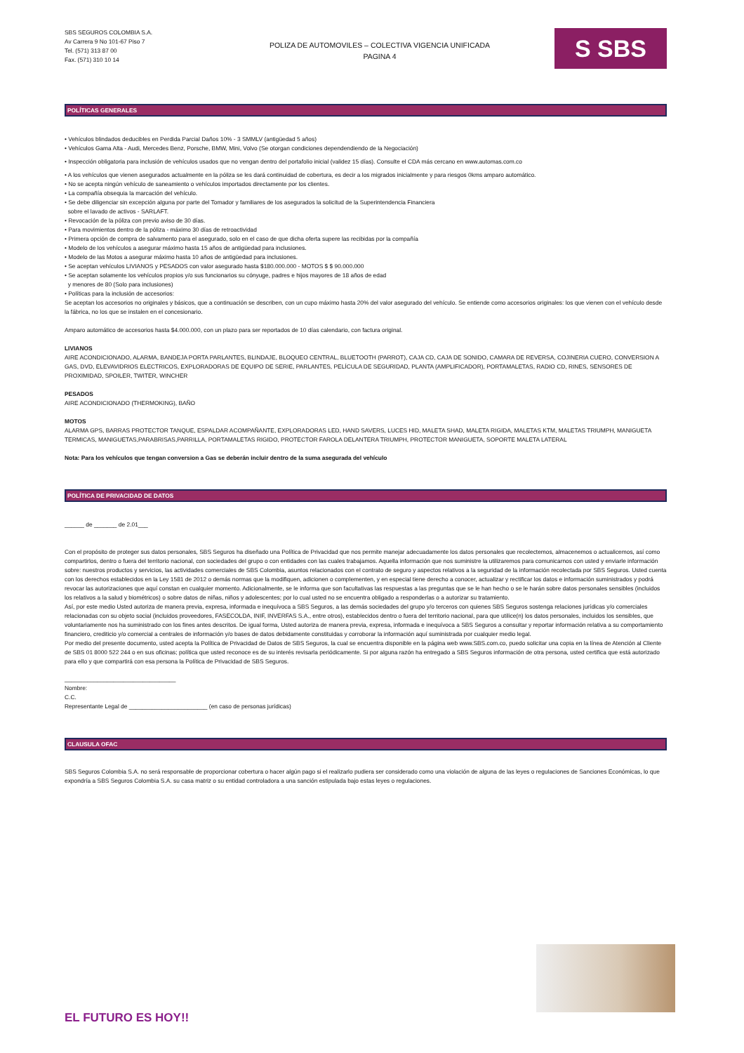SBS SEGUROS COLOMBIA S.A.
Av Carrera 9 No 101-67 Piso 7
Tel. (571) 313 87 00
Fax. (571) 310 10 14
POLIZA DE AUTOMOVILES – COLECTIVA VIGENCIA UNIFICADA
PAGINA 4
S SBS
POLÍTICAS GENERALES
• Vehículos blindados deducibles en Perdida Parcial Daños 10% - 3 SMMLV (antigüedad 5 años)
• Vehículos Gama Alta - Audi, Mercedes Benz, Porsche, BMW, Mini, Volvo (Se otorgan condiciones dependendiendo de la Negociación)
• Inspección obligatoria para inclusión de vehículos usados que no vengan dentro del portafolio inicial (validez 15 días). Consulte el CDA más cercano en www.automas.com.co
• A los vehículos que vienen asegurados actualmente en la póliza se les dará continuidad de cobertura, es decir a los migrados inicialmente y para riesgos 0kms amparo automático.
• No se acepta ningún vehículo de saneamiento o vehículos importados directamente por los clientes.
• La compañía obsequia la marcación del vehículo.
• Se debe diligenciar sin excepción alguna por parte del Tomador y familiares de los asegurados la solicitud de la Superintendencia Financiera
sobre el lavado de activos - SARLAFT.
• Revocación de la póliza con previo aviso de 30 días.
• Para movimientos dentro de la póliza - máximo 30 días de retroactividad
• Primera opción de compra de salvamento para el asegurado, solo en el caso de que dicha oferta supere las recibidas por la compañía
• Modelo de los vehículos a asegurar máximo hasta 15 años de antigüedad para inclusiones.
• Modelo de las Motos a asegurar máximo hasta 10 años de antigüedad para inclusiones.
• Se aceptan vehículos LIVIANOS y PESADOS con valor asegurado hasta $180.000.000 - MOTOS $ $ 90.000.000
• Se aceptan solamente los vehículos propios y/o sus funcionarios su cónyuge, padres e hijos mayores de 18 años de edad
y menores de 80 (Solo para inclusiones)
• Políticas para la inclusión de accesorios:
Se aceptan los accesorios no originales y básicos, que a continuación se describen, con un cupo máximo hasta 20% del valor asegurado del vehículo. Se entiende como accesorios originales: los que vienen con el vehículo desde la fábrica, no los que se instalen en el concesionario.
Amparo automático de accesorios hasta $4.000.000, con un plazo para ser reportados de 10 días calendario, con factura original.
LIVIANOS
AIRE ACONDICIONADO, ALARMA, BANDEJA PORTA PARLANTES, BLINDAJE, BLOQUEO CENTRAL, BLUETOOTH (PARROT), CAJA CD, CAJA DE SONIDO, CAMARA DE REVERSA, COJINERIA CUERO, CONVERSION A GAS, DVD, ELEVAVIDRIOS ELECTRICOS, EXPLORADORAS DE EQUIPO DE SERIE, PARLANTES, PELÍCULA DE SEGURIDAD, PLANTA (AMPLIFICADOR), PORTAMALETAS, RADIO CD, RINES, SENSORES DE PROXIMIDAD, SPOILER, TWITER, WINCHER
PESADOS
AIRE ACONDICIONADO (THERMOKING), BAÑO
MOTOS
ALARMA GPS, BARRAS PROTECTOR TANQUE, ESPALDAR ACOMPAÑANTE, EXPLORADORAS LED, HAND SAVERS, LUCES HID, MALETA SHAD, MALETA RIGIDA, MALETAS KTM, MALETAS TRIUMPH, MANIGUETA TERMICAS, MANIGUETAS,PARABRISAS,PARRILLA, PORTAMALETAS RIGIDO, PROTECTOR FAROLA DELANTERA TRIUMPH, PROTECTOR MANIGUETA, SOPORTE MALETA LATERAL
Nota: Para los vehículos que tengan conversion a Gas se deberán incluir dentro de la suma asegurada del vehículo
POLÍTICA DE PRIVACIDAD DE DATOS
______ de _______ de 2.01___
Con el propósito de proteger sus datos personales, SBS Seguros ha diseñado una Política de Privacidad que nos permite manejar adecuadamente los datos personales que recolectemos, almacenemos o actualicemos, así como compartirlos, dentro o fuera del territorio nacional, con sociedades del grupo o con entidades con las cuales trabajamos. Aquella información que nos suministre la utilizaremos para comunicarnos con usted y enviarle información sobre: nuestros productos y servicios, las actividades comerciales de SBS Colombia, asuntos relacionados con el contrato de seguro y aspectos relativos a la seguridad de la información recolectada por SBS Seguros. Usted cuenta con los derechos establecidos en la Ley 1581 de 2012 o demás normas que la modifiquen, adicionen o complementen, y en especial tiene derecho a conocer, actualizar y rectificar los datos e información suministrados y podrá revocar las autorizaciones que aquí constan en cualquier momento. Adicionalmente, se le informa que son facultativas las respuestas a las preguntas que se le han hecho o se le harán sobre datos personales sensibles (incluidos los relativos a la salud y biométricos) o sobre datos de niñas, niños y adolescentes; por lo cual usted no se encuentra obligado a responderlas o a autorizar su tratamiento.
Así, por este medio Usted autoriza de manera previa, expresa, informada e inequívoca a SBS Seguros, a las demás sociedades del grupo y/o terceros con quienes SBS Seguros sostenga relaciones jurídicas y/o comerciales relacionadas con su objeto social (incluidos proveedores, FASECOLDA, INIF, INVERFAS S.A., entre otros), establecidos dentro o fuera del territorio nacional, para que utilice(n) los datos personales, incluidos los sensibles, que voluntariamente nos ha suministrado con los fines antes descritos. De igual forma, Usted autoriza de manera previa, expresa, informada e inequívoca a SBS Seguros a consultar y reportar información relativa a su comportamiento financiero, crediticio y/o comercial a centrales de información y/o bases de datos debidamente constituidas y corroborar la información aquí suministrada por cualquier medio legal.
Por medio del presente documento, usted acepta la Política de Privacidad de Datos de SBS Seguros, la cual se encuentra disponible en la página web www.SBS.com.co, puedo solicitar una copia en la línea de Atención al Cliente de SBS 01 8000 522 244 o en sus oficinas; política que usted reconoce es de su interés revisarla periódicamente. Si por alguna razón ha entregado a SBS Seguros información de otra persona, usted certifica que está autorizado para ello y que compartirá con esa persona la Política de Privacidad de SBS Seguros.
__________________________________
Nombre:
C.C.
Representante Legal de ________________________ (en caso de personas jurídicas)
CLAUSULA OFAC
SBS Seguros Colombia S.A. no será responsable de proporcionar cobertura o hacer algún pago si el realizarlo pudiera ser considerado como una violación de alguna de las leyes o regulaciones de Sanciones Económicas, lo que expondría a SBS Seguros Colombia S.A. su casa matriz o su entidad controladora a una sanción estipulada bajo estas leyes o regulaciones.
EL FUTURO ES HOY!!